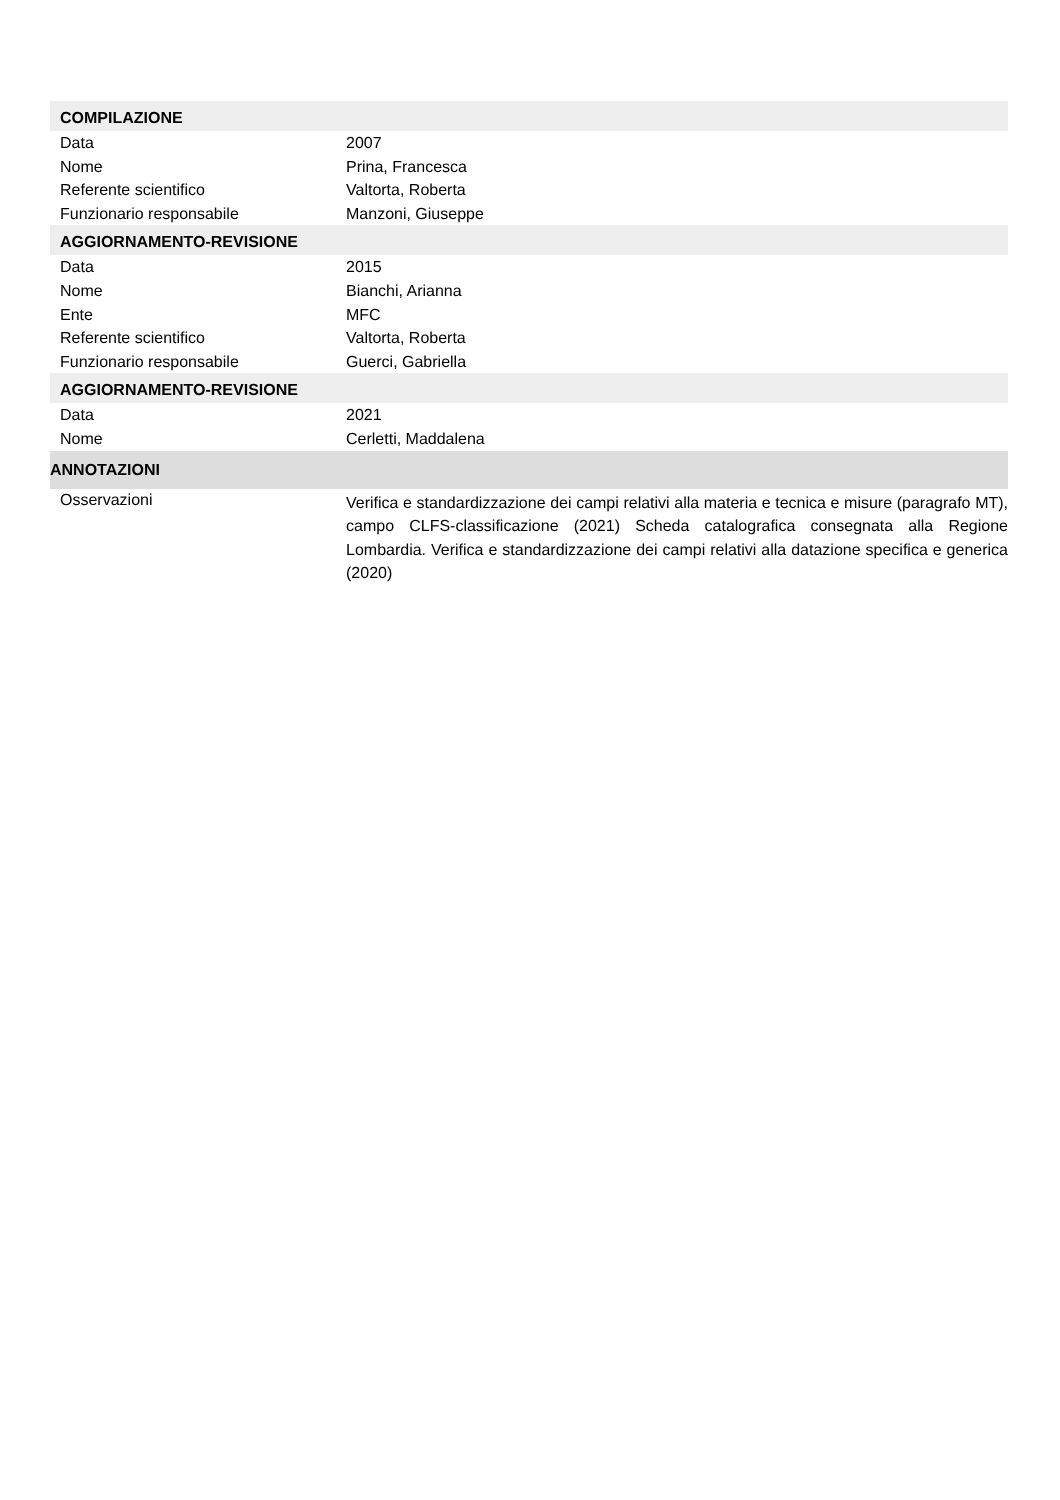COMPILAZIONE
Data 2007
Nome Prina, Francesca
Referente scientifico Valtorta, Roberta
Funzionario responsabile Manzoni, Giuseppe
AGGIORNAMENTO-REVISIONE
Data 2015
Nome Bianchi, Arianna
Ente MFC
Referente scientifico Valtorta, Roberta
Funzionario responsabile Guerci, Gabriella
AGGIORNAMENTO-REVISIONE
Data 2021
Nome Cerletti, Maddalena
ANNOTAZIONI
Osservazioni
Verifica e standardizzazione dei campi relativi alla materia e tecnica e misure (paragrafo MT), campo CLFS-classificazione (2021) Scheda catalografica consegnata alla Regione Lombardia. Verifica e standardizzazione dei campi relativi alla datazione specifica e generica (2020)